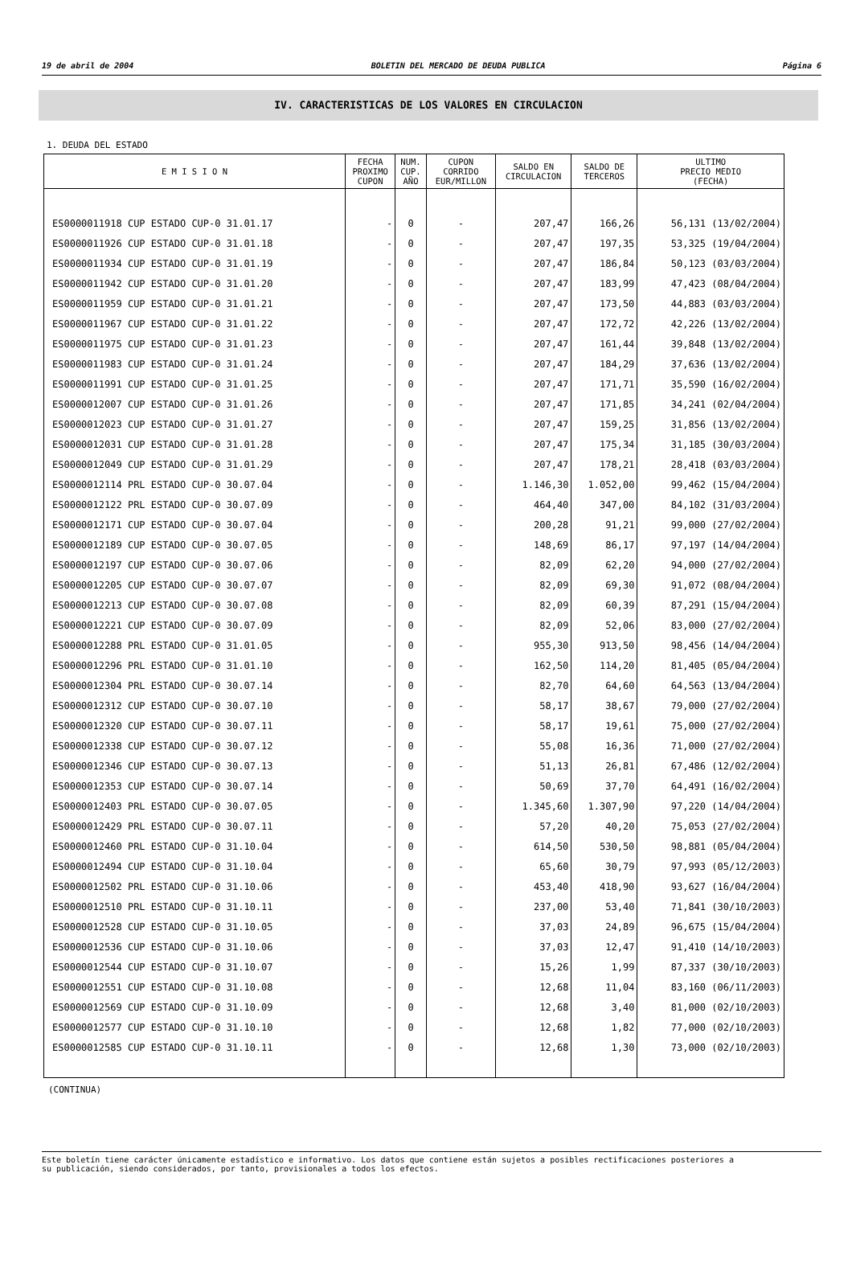19 de abril de 2004 BOLETIN DEL MERCADO DE DEUDA PUBLICA Página 6
IV. CARACTERISTICAS DE LOS VALORES EN CIRCULACION
1. DEUDA DEL ESTADO
| E M I S I O N | FECHA PROXIMO CUPON | NUM. CUP. AÑO | CUPON CORRIDO EUR/MILLON | SALDO EN CIRCULACION | SALDO DE TERCEROS | ULTIMO PRECIO MEDIO (FECHA) |
| --- | --- | --- | --- | --- | --- | --- |
| ES0000011918 CUP ESTADO CUP-0 31.01.17 | - | 0 | - | 207,47 | 166,26 | 56,131 (13/02/2004) |
| ES0000011926 CUP ESTADO CUP-0 31.01.18 | - | 0 | - | 207,47 | 197,35 | 53,325 (19/04/2004) |
| ES0000011934 CUP ESTADO CUP-0 31.01.19 | - | 0 | - | 207,47 | 186,84 | 50,123 (03/03/2004) |
| ES0000011942 CUP ESTADO CUP-0 31.01.20 | - | 0 | - | 207,47 | 183,99 | 47,423 (08/04/2004) |
| ES0000011959 CUP ESTADO CUP-0 31.01.21 | - | 0 | - | 207,47 | 173,50 | 44,883 (03/03/2004) |
| ES0000011967 CUP ESTADO CUP-0 31.01.22 | - | 0 | - | 207,47 | 172,72 | 42,226 (13/02/2004) |
| ES0000011975 CUP ESTADO CUP-0 31.01.23 | - | 0 | - | 207,47 | 161,44 | 39,848 (13/02/2004) |
| ES0000011983 CUP ESTADO CUP-0 31.01.24 | - | 0 | - | 207,47 | 184,29 | 37,636 (13/02/2004) |
| ES0000011991 CUP ESTADO CUP-0 31.01.25 | - | 0 | - | 207,47 | 171,71 | 35,590 (16/02/2004) |
| ES0000012007 CUP ESTADO CUP-0 31.01.26 | - | 0 | - | 207,47 | 171,85 | 34,241 (02/04/2004) |
| ES0000012023 CUP ESTADO CUP-0 31.01.27 | - | 0 | - | 207,47 | 159,25 | 31,856 (13/02/2004) |
| ES0000012031 CUP ESTADO CUP-0 31.01.28 | - | 0 | - | 207,47 | 175,34 | 31,185 (30/03/2004) |
| ES0000012049 CUP ESTADO CUP-0 31.01.29 | - | 0 | - | 207,47 | 178,21 | 28,418 (03/03/2004) |
| ES0000012114 PRL ESTADO CUP-0 30.07.04 | - | 0 | - | 1.146,30 | 1.052,00 | 99,462 (15/04/2004) |
| ES0000012122 PRL ESTADO CUP-0 30.07.09 | - | 0 | - | 464,40 | 347,00 | 84,102 (31/03/2004) |
| ES0000012171 CUP ESTADO CUP-0 30.07.04 | - | 0 | - | 200,28 | 91,21 | 99,000 (27/02/2004) |
| ES0000012189 CUP ESTADO CUP-0 30.07.05 | - | 0 | - | 148,69 | 86,17 | 97,197 (14/04/2004) |
| ES0000012197 CUP ESTADO CUP-0 30.07.06 | - | 0 | - | 82,09 | 62,20 | 94,000 (27/02/2004) |
| ES0000012205 CUP ESTADO CUP-0 30.07.07 | - | 0 | - | 82,09 | 69,30 | 91,072 (08/04/2004) |
| ES0000012213 CUP ESTADO CUP-0 30.07.08 | - | 0 | - | 82,09 | 60,39 | 87,291 (15/04/2004) |
| ES0000012221 CUP ESTADO CUP-0 30.07.09 | - | 0 | - | 82,09 | 52,06 | 83,000 (27/02/2004) |
| ES0000012288 PRL ESTADO CUP-0 31.01.05 | - | 0 | - | 955,30 | 913,50 | 98,456 (14/04/2004) |
| ES0000012296 PRL ESTADO CUP-0 31.01.10 | - | 0 | - | 162,50 | 114,20 | 81,405 (05/04/2004) |
| ES0000012304 PRL ESTADO CUP-0 30.07.14 | - | 0 | - | 82,70 | 64,60 | 64,563 (13/04/2004) |
| ES0000012312 CUP ESTADO CUP-0 30.07.10 | - | 0 | - | 58,17 | 38,67 | 79,000 (27/02/2004) |
| ES0000012320 CUP ESTADO CUP-0 30.07.11 | - | 0 | - | 58,17 | 19,61 | 75,000 (27/02/2004) |
| ES0000012338 CUP ESTADO CUP-0 30.07.12 | - | 0 | - | 55,08 | 16,36 | 71,000 (27/02/2004) |
| ES0000012346 CUP ESTADO CUP-0 30.07.13 | - | 0 | - | 51,13 | 26,81 | 67,486 (12/02/2004) |
| ES0000012353 CUP ESTADO CUP-0 30.07.14 | - | 0 | - | 50,69 | 37,70 | 64,491 (16/02/2004) |
| ES0000012403 PRL ESTADO CUP-0 30.07.05 | - | 0 | - | 1.345,60 | 1.307,90 | 97,220 (14/04/2004) |
| ES0000012429 PRL ESTADO CUP-0 30.07.11 | - | 0 | - | 57,20 | 40,20 | 75,053 (27/02/2004) |
| ES0000012460 PRL ESTADO CUP-0 31.10.04 | - | 0 | - | 614,50 | 530,50 | 98,881 (05/04/2004) |
| ES0000012494 CUP ESTADO CUP-0 31.10.04 | - | 0 | - | 65,60 | 30,79 | 97,993 (05/12/2003) |
| ES0000012502 PRL ESTADO CUP-0 31.10.06 | - | 0 | - | 453,40 | 418,90 | 93,627 (16/04/2004) |
| ES0000012510 PRL ESTADO CUP-0 31.10.11 | - | 0 | - | 237,00 | 53,40 | 71,841 (30/10/2003) |
| ES0000012528 CUP ESTADO CUP-0 31.10.05 | - | 0 | - | 37,03 | 24,89 | 96,675 (15/04/2004) |
| ES0000012536 CUP ESTADO CUP-0 31.10.06 | - | 0 | - | 37,03 | 12,47 | 91,410 (14/10/2003) |
| ES0000012544 CUP ESTADO CUP-0 31.10.07 | - | 0 | - | 15,26 | 1,99 | 87,337 (30/10/2003) |
| ES0000012551 CUP ESTADO CUP-0 31.10.08 | - | 0 | - | 12,68 | 11,04 | 83,160 (06/11/2003) |
| ES0000012569 CUP ESTADO CUP-0 31.10.09 | - | 0 | - | 12,68 | 3,40 | 81,000 (02/10/2003) |
| ES0000012577 CUP ESTADO CUP-0 31.10.10 | - | 0 | - | 12,68 | 1,82 | 77,000 (02/10/2003) |
| ES0000012585 CUP ESTADO CUP-0 31.10.11 | - | 0 | - | 12,68 | 1,30 | 73,000 (02/10/2003) |
(CONTINUA)
Este boletín tiene carácter únicamente estadístico e informativo. Los datos que contiene están sujetos a posibles rectificaciones posteriores a
su publicación, siendo considerados, por tanto, provisionales a todos los efectos.